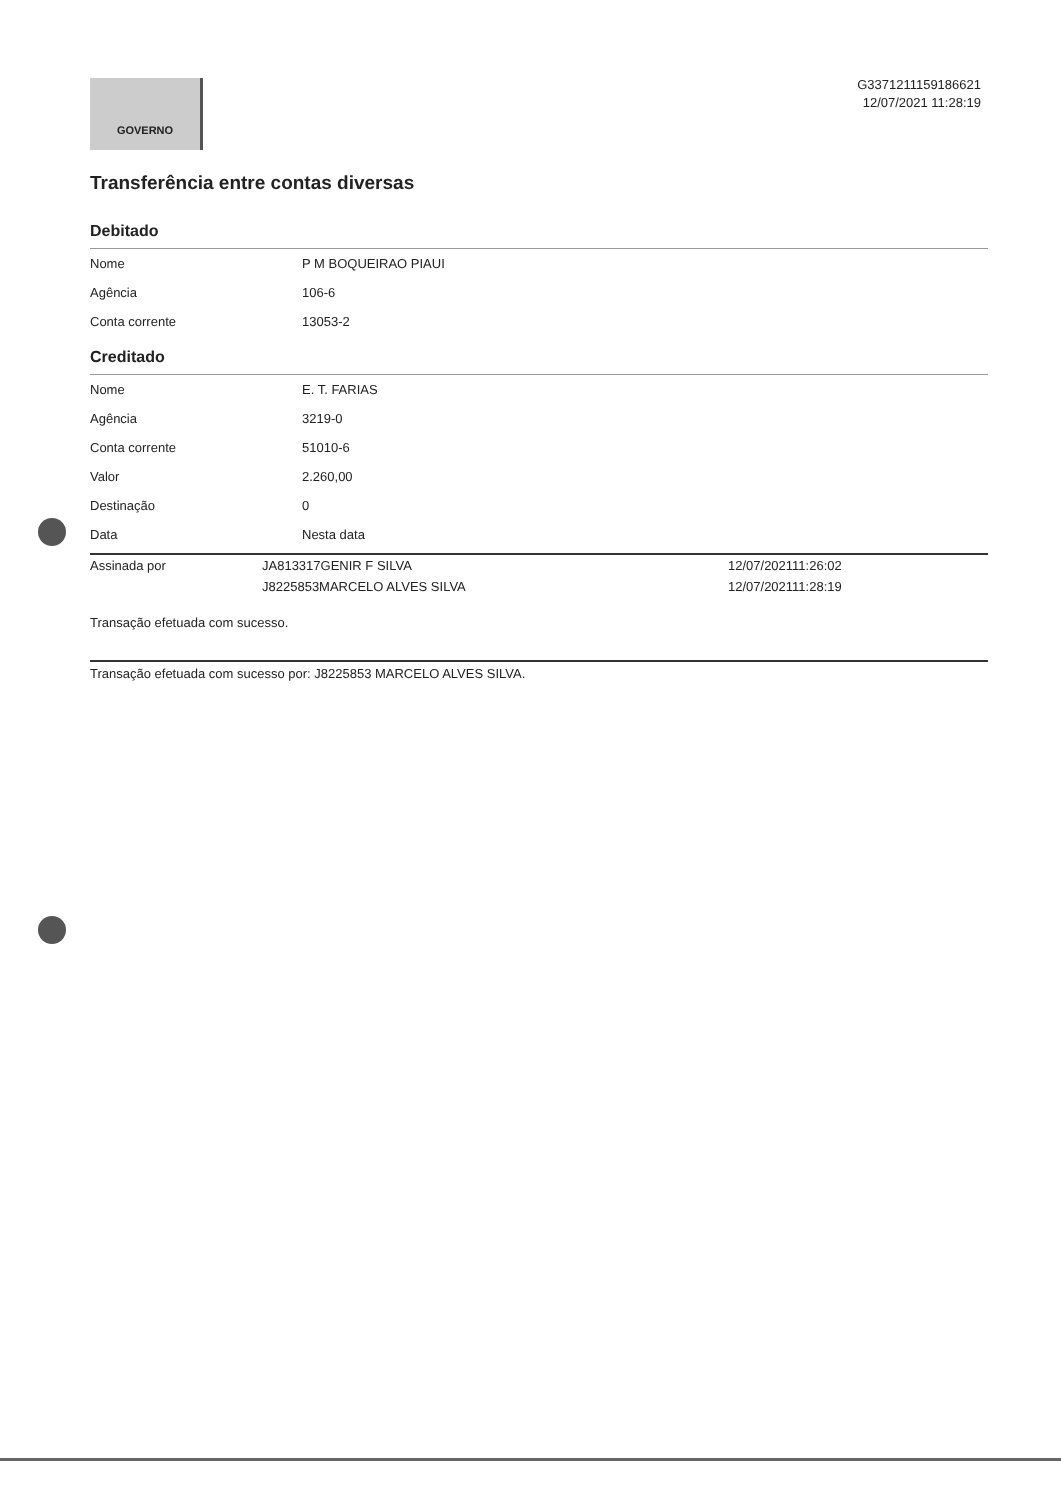GOVERNO
G3371211159186621
12/07/2021 11:28:19
Transferência entre contas diversas
Debitado
| Nome | P M BOQUEIRAO PIAUI |
| Agência | 106-6 |
| Conta corrente | 13053-2 |
Creditado
| Nome | E. T. FARIAS |
| Agência | 3219-0 |
| Conta corrente | 51010-6 |
| Valor | 2.260,00 |
| Destinação | 0 |
| Data | Nesta data |
| Assinada por | JA813317GENIR F SILVA | 12/07/202111:26:02 |
| | J8225853MARCELO ALVES SILVA | 12/07/202111:28:19 |
Transação efetuada com sucesso.
Transação efetuada com sucesso por: J8225853 MARCELO ALVES SILVA.